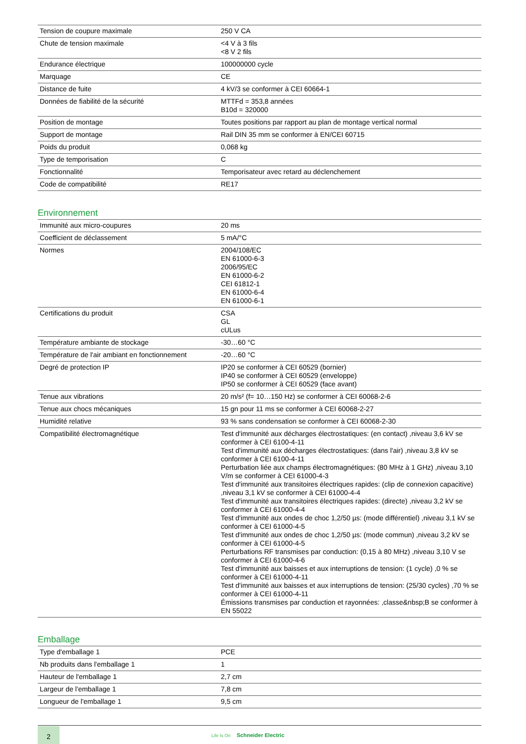| Tension de coupure maximale | 250 V CA |
| Chute de tension maximale | <4 V à 3 fils <8 V 2 fils |
| Endurance électrique | 100000000 cycle |
| Marquage | CE |
| Distance de fuite | 4 kV/3 se conformer à CEI 60664-1 |
| Données de fiabilité de la sécurité | MTTFd = 353,8 années B10d = 320000 |
| Position de montage | Toutes positions par rapport au plan de montage vertical normal |
| Support de montage | Rail DIN 35 mm se conformer à EN/CEI 60715 |
| Poids du produit | 0,068 kg |
| Type de temporisation | C |
| Fonctionnalité | Temporisateur avec retard au déclenchement |
| Code de compatibilité | RE17 |
Environnement
| Immunité aux micro-coupures | 20 ms |
| Coefficient de déclassement | 5 mA/°C |
| Normes | 2004/108/EC EN 61000-6-3 2006/95/EC EN 61000-6-2 CEI 61812-1 EN 61000-6-4 EN 61000-6-1 |
| Certifications du produit | CSA GL cULus |
| Température ambiante de stockage | -30…60 °C |
| Température de l'air ambiant en fonctionnement | -20…60 °C |
| Degré de protection IP | IP20 se conformer à CEI 60529 (bornier) IP40 se conformer à CEI 60529 (enveloppe) IP50 se conformer à CEI 60529 (face avant) |
| Tenue aux vibrations | 20 m/s² (f= 10…150 Hz) se conformer à CEI 60068-2-6 |
| Tenue aux chocs mécaniques | 15 gn pour 11 ms se conformer à CEI 60068-2-27 |
| Humidité relative | 93 % sans condensation se conformer à CEI 60068-2-30 |
| Compatibilité électromagnétique | Test d'immunité aux décharges électrostatiques: (en contact) ,niveau 3,6 kV se conformer à CEI 6100-4-11 Test d'immunité aux décharges électrostatiques: (dans l'air) ,niveau 3,8 kV se conformer à CEI 6100-4-11 Perturbation liée aux champs électromagnétiques: (80 MHz à 1 GHz) ,niveau 3,10 V/m se conformer à CEI 61000-4-3 Test d'immunité aux transitoires électriques rapides: (clip de connexion capacitive) ,niveau 3,1 kV se conformer à CEI 61000-4-4 Test d'immunité aux transitoires électriques rapides: (directe) ,niveau 3,2 kV se conformer à CEI 61000-4-4 Test d'immunité aux ondes de choc 1,2/50 µs: (mode différentiel) ,niveau 3,1 kV se conformer à CEI 61000-4-5 Test d'immunité aux ondes de choc 1,2/50 µs: (mode commun) ,niveau 3,2 kV se conformer à CEI 61000-4-5 Perturbations RF transmises par conduction: (0,15 à 80 MHz) ,niveau 3,10 V se conformer à CEI 61000-4-6 Test d'immunité aux baisses et aux interruptions de tension: (1 cycle) ,0 % se conformer à CEI 61000-4-11 Test d'immunité aux baisses et aux interruptions de tension: (25/30 cycles) ,70 % se conformer à CEI 61000-4-11 Émissions transmises par conduction et rayonnées: ,classe&nbsp;B se conformer à EN 55022 |
Emballage
| Type d'emballage 1 | PCE |
| Nb produits dans l'emballage 1 | 1 |
| Hauteur de l'emballage 1 | 2,7 cm |
| Largeur de l'emballage 1 | 7,8 cm |
| Longueur de l'emballage 1 | 9,5 cm |
2
Life Is On Schneider Electric